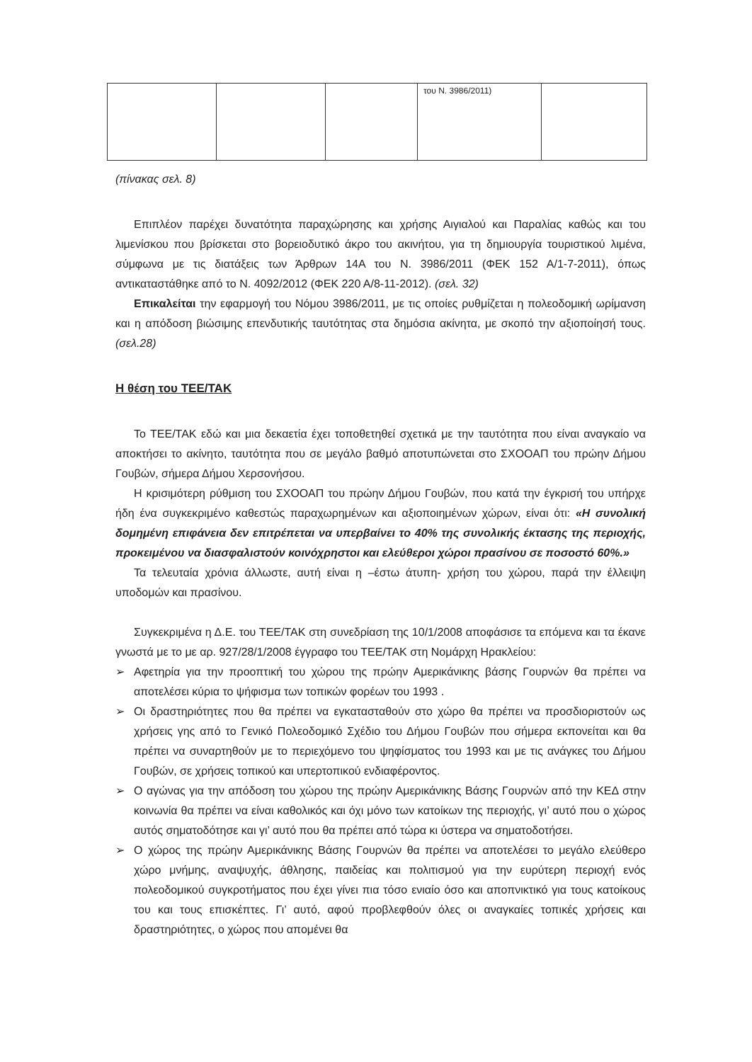| | | | του Ν. 3986/2011) | |
(πίνακας σελ. 8)
Επιπλέον παρέχει δυνατότητα παραχώρησης και χρήσης Αιγιαλού και Παραλίας καθώς και του λιμενίσκου που βρίσκεται στο βορειοδυτικό άκρο του ακινήτου, για τη δημιουργία τουριστικού λιμένα, σύμφωνα με τις διατάξεις των Άρθρων 14Α του Ν. 3986/2011 (ΦΕΚ 152 Α/1-7-2011), όπως αντικαταστάθηκε από το Ν. 4092/2012 (ΦΕΚ 220 Α/8-11-2012). (σελ. 32)
Επικαλείται την εφαρμογή του Νόμου 3986/2011, με τις οποίες ρυθμίζεται η πολεοδομική ωρίμανση και η απόδοση βιώσιμης επενδυτικής ταυτότητας στα δημόσια ακίνητα, με σκοπό την αξιοποίησή τους. (σελ.28)
Η θέση του ΤΕΕ/ΤΑΚ
Το ΤΕΕ/ΤΑΚ εδώ και μια δεκαετία έχει τοποθετηθεί σχετικά με την ταυτότητα που είναι αναγκαίο να αποκτήσει το ακίνητο, ταυτότητα που σε μεγάλο βαθμό αποτυπώνεται στο ΣΧΟΟΑΠ του πρώην Δήμου Γουβών, σήμερα Δήμου Χερσονήσου.
Η κρισιμότερη ρύθμιση του ΣΧΟΟΑΠ του πρώην Δήμου Γουβών, που κατά την έγκρισή του υπήρχε ήδη ένα συγκεκριμένο καθεστώς παραχωρημένων και αξιοποιημένων χώρων, είναι ότι: «Η συνολική δομημένη επιφάνεια δεν επιτρέπεται να υπερβαίνει το 40% της συνολικής έκτασης της περιοχής, προκειμένου να διασφαλιστούν κοινόχρηστοι και ελεύθεροι χώροι πρασίνου σε ποσοστό 60%.»
Τα τελευταία χρόνια άλλωστε, αυτή είναι η –έστω άτυπη- χρήση του χώρου, παρά την έλλειψη υποδομών και πρασίνου.
Συγκεκριμένα η Δ.Ε. του ΤΕΕ/ΤΑΚ στη συνεδρίαση της 10/1/2008 αποφάσισε τα επόμενα και τα έκανε γνωστά με το με αρ. 927/28/1/2008 έγγραφο του ΤΕΕ/ΤΑΚ στη Νομάρχη Ηρακλείου:
➢ Αφετηρία για την προοπτική του χώρου της πρώην Αμερικάνικης βάσης Γουρνών θα πρέπει να αποτελέσει κύρια το ψήφισμα των τοπικών φορέων του 1993 .
➢ Οι δραστηριότητες που θα πρέπει να εγκατασταθούν στο χώρο θα πρέπει να προσδιοριστούν ως χρήσεις γης από το Γενικό Πολεοδομικό Σχέδιο του Δήμου Γουβών που σήμερα εκπονείται και θα πρέπει να συναρτηθούν με το περιεχόμενο του ψηφίσματος του 1993 και με τις ανάγκες του Δήμου Γουβών, σε χρήσεις τοπικού και υπερτοπικού ενδιαφέροντος.
➢ Ο αγώνας για την απόδοση του χώρου της πρώην Αμερικάνικης Βάσης Γουρνών από την ΚΕΔ στην κοινωνία θα πρέπει να είναι καθολικός και όχι μόνο των κατοίκων της περιοχής, γι’ αυτό που ο χώρος αυτός σηματοδότησε και γι’ αυτό που θα πρέπει από τώρα κι ύστερα να σηματοδοτήσει.
➢ Ο χώρος της πρώην Αμερικάνικης Βάσης Γουρνών θα πρέπει να αποτελέσει το μεγάλο ελεύθερο χώρο μνήμης, αναψυχής, άθλησης, παιδείας και πολιτισμού για την ευρύτερη περιοχή ενός πολεοδομικού συγκροτήματος που έχει γίνει πια τόσο ενιαίο όσο και αποπνικτικό για τους κατοίκους του και τους επισκέπτες. Γι’ αυτό, αφού προβλεφθούν όλες οι αναγκαίες τοπικές χρήσεις και δραστηριότητες, ο χώρος που απομένει θα